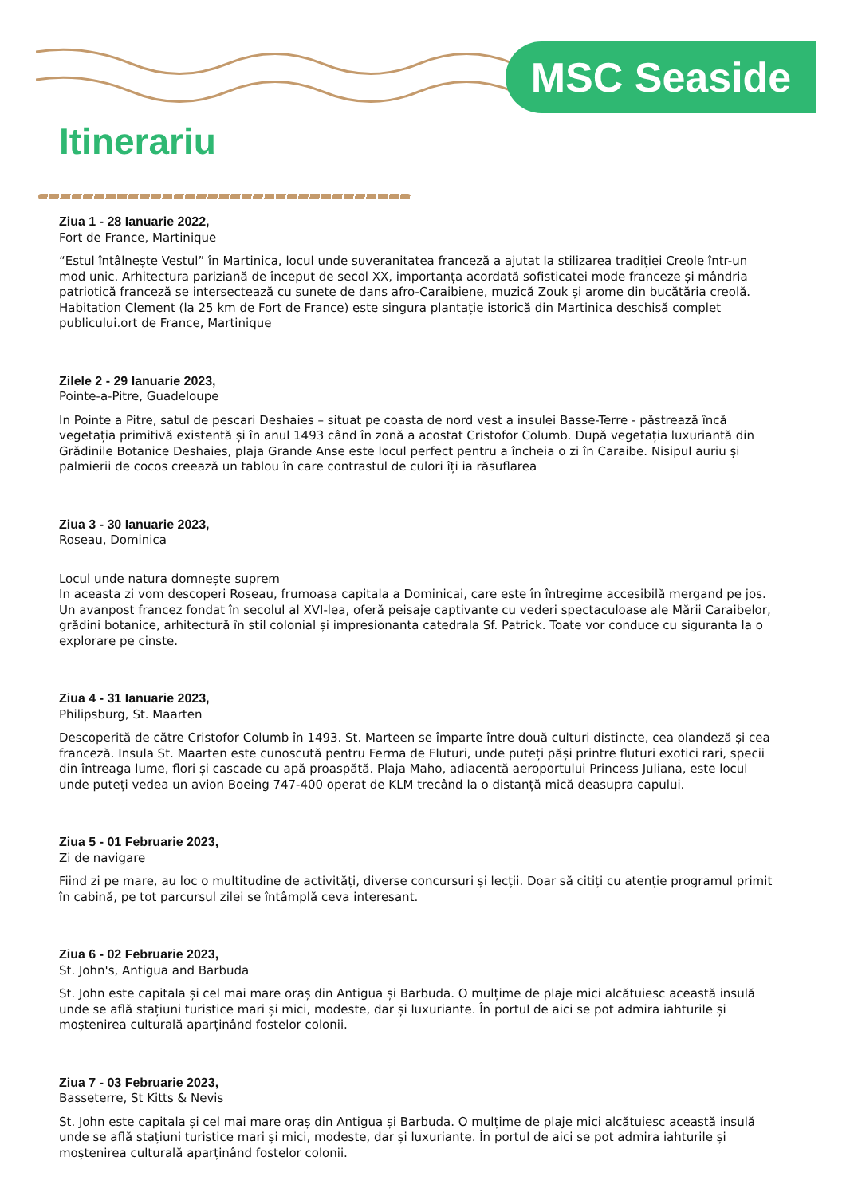MSC Seaside
Itinerariu
Ziua 1 - 28 Ianuarie 2022,
Fort de France, Martinique
“Estul întâlnește Vestul” în Martinica, locul unde suveranitatea franceză a ajutat la stilizarea tradiției Creole într-un mod unic. Arhitectura pariziană de început de secol XX, importanța acordată sofisticatei mode franceze și mândria patriotică franceză se intersectează cu sunete de dans afro-Caraibiene, muzică Zouk și arome din bucătăria creolă. Habitation Clement (la 25 km de Fort de France) este singura plantație istorică din Martinica deschisă complet publicului.ort de France, Martinique
Zilele 2 - 29 Ianuarie 2023,
Pointe-a-Pitre, Guadeloupe
In Pointe a Pitre, satul de pescari Deshaies – situat pe coasta de nord vest a insulei Basse-Terre - păstrează încă vegetația primitivă existentă și în anul 1493 când în zonă a acostat Cristofor Columb. După vegetația luxuriantă din Grădinile Botanice Deshaies, plaja Grande Anse este locul perfect pentru a încheia o zi în Caraibe. Nisipul auriu și palmierii de cocos creează un tablou în care contrastul de culori îți ia răsuflarea
Ziua 3 - 30 Ianuarie 2023,
Roseau, Dominica
Locul unde natura domnește suprem
In aceasta zi vom descoperi Roseau, frumoasa capitala a Dominicai, care este în întregime accesibilă mergand pe jos. Un avanpost francez fondat în secolul al XVI-lea, oferă peisaje captivante cu vederi spectaculoase ale Mării Caraibelor, grădini botanice, arhitectură în stil colonial și impresionanta catedrala Sf. Patrick. Toate vor conduce cu siguranta la o explorare pe cinste.
Ziua 4 - 31 Ianuarie 2023,
Philipsburg, St. Maarten
Descoperită de către Cristofor Columb în 1493. St. Marteen se împarte între două culturi distincte, cea olandeză și cea franceză. Insula St. Maarten este cunoscută pentru Ferma de Fluturi, unde puteți păși printre fluturi exotici rari, specii din întreaga lume, flori și cascade cu apă proaspătă. Plaja Maho, adiacentă aeroportului Princess Juliana, este locul unde puteți vedea un avion Boeing 747-400 operat de KLM trecând la o distanță mică deasupra capului.
Ziua 5 - 01 Februarie 2023,
Zi de navigare
Fiind zi pe mare, au loc o multitudine de activități, diverse concursuri și lecții. Doar să citiți cu atenție programul primit în cabină, pe tot parcursul zilei se întâmplă ceva interesant.
Ziua 6 - 02 Februarie 2023,
St. John's, Antigua and Barbuda
St. John este capitala și cel mai mare oraș din Antigua și Barbuda. O mulțime de plaje mici alcătuiesc această insulă unde se află stațiuni turistice mari și mici, modeste, dar și luxuriante. În portul de aici se pot admira iahturile și moștenirea culturală aparținând fostelor colonii.
Ziua 7 - 03 Februarie 2023,
Basseterre, St Kitts & Nevis
St. John este capitala și cel mai mare oraș din Antigua și Barbuda. O mulțime de plaje mici alcătuiesc această insulă unde se află stațiuni turistice mari și mici, modeste, dar și luxuriante. În portul de aici se pot admira iahturile și moștenirea culturală aparținând fostelor colonii.